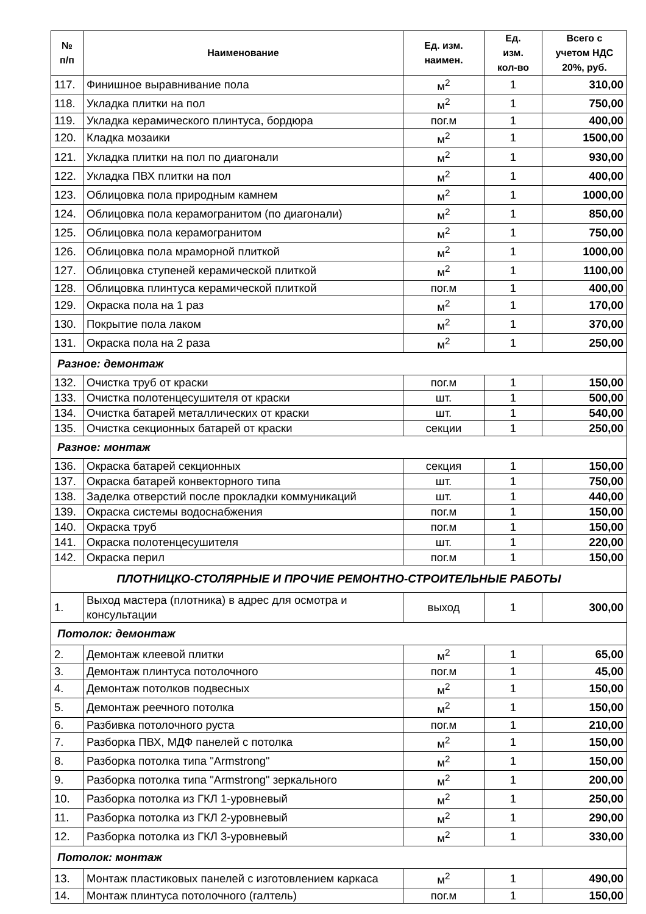| № п/п | Наименование | Ед. изм. наимен. | Ед. изм. кол-во | Всего с учетом НДС 20%, руб. |
| --- | --- | --- | --- | --- |
| 117. | Финишное выравнивание пола | м<sup>2</sup> | 1 | 310,00 |
| 118. | Укладка плитки на пол | м<sup>2</sup> | 1 | 750,00 |
| 119. | Укладка керамического плинтуса, бордюра | пог.м | 1 | 400,00 |
| 120. | Кладка мозаики | м<sup>2</sup> | 1 | 1500,00 |
| 121. | Укладка плитки на пол по диагонали | м<sup>2</sup> | 1 | 930,00 |
| 122. | Укладка ПВХ плитки на пол | м<sup>2</sup> | 1 | 400,00 |
| 123. | Облицовка пола природным камнем | м<sup>2</sup> | 1 | 1000,00 |
| 124. | Облицовка пола керамогранитом (по диагонали) | м<sup>2</sup> | 1 | 850,00 |
| 125. | Облицовка пола керамогранитом | м<sup>2</sup> | 1 | 750,00 |
| 126. | Облицовка пола мраморной плиткой | м<sup>2</sup> | 1 | 1000,00 |
| 127. | Облицовка ступеней керамической плиткой | м<sup>2</sup> | 1 | 1100,00 |
| 128. | Облицовка плинтуса керамической плиткой | пог.м | 1 | 400,00 |
| 129. | Окраска пола на 1 раз | м<sup>2</sup> | 1 | 170,00 |
| 130. | Покрытие пола лаком | м<sup>2</sup> | 1 | 370,00 |
| 131. | Окраска пола на 2 раза | м<sup>2</sup> | 1 | 250,00 |
| Разное: демонтаж | | | | |
| 132. | Очистка труб от краски | пог.м | 1 | 150,00 |
| 133. | Очистка полотенцесушителя от краски | шт. | 1 | 500,00 |
| 134. | Очистка батарей металлических от краски | шт. | 1 | 540,00 |
| 135. | Очистка секционных батарей от краски | секции | 1 | 250,00 |
| Разное: монтаж | | | | |
| 136. | Окраска батарей секционных | секция | 1 | 150,00 |
| 137. | Окраска батарей конвекторного типа | шт. | 1 | 750,00 |
| 138. | Заделка отверстий после прокладки коммуникаций | шт. | 1 | 440,00 |
| 139. | Окраска системы водоснабжения | пог.м | 1 | 150,00 |
| 140. | Окраска труб | пог.м | 1 | 150,00 |
| 141. | Окраска полотенцесушителя | шт. | 1 | 220,00 |
| 142. | Окраска перил | пог.м | 1 | 150,00 |
| ПЛОТНИЦКО-СТОЛЯРНЫЕ И ПРОЧИЕ РЕМОНТНО-СТРОИТЕЛЬНЫЕ РАБОТЫ | | | | |
| 1. | Выход мастера (плотника) в адрес для осмотра и консультации | выход | 1 | 300,00 |
| Потолок: демонтаж | | | | |
| 2. | Демонтаж клеевой плитки | м<sup>2</sup> | 1 | 65,00 |
| 3. | Демонтаж плинтуса потолочного | пог.м | 1 | 45,00 |
| 4. | Демонтаж потолков подвесных | м<sup>2</sup> | 1 | 150,00 |
| 5. | Демонтаж реечного потолка | м<sup>2</sup> | 1 | 150,00 |
| 6. | Разбивка потолочного руста | пог.м | 1 | 210,00 |
| 7. | Разборка ПВХ, МДФ панелей с потолка | м<sup>2</sup> | 1 | 150,00 |
| 8. | Разборка потолка типа "Armstrong" | м<sup>2</sup> | 1 | 150,00 |
| 9. | Разборка потолка типа "Armstrong" зеркального | м<sup>2</sup> | 1 | 200,00 |
| 10. | Разборка потолка из ГКЛ 1-уровневый | м<sup>2</sup> | 1 | 250,00 |
| 11. | Разборка потолка из ГКЛ 2-уровневый | м<sup>2</sup> | 1 | 290,00 |
| 12. | Разборка потолка из ГКЛ 3-уровневый | м<sup>2</sup> | 1 | 330,00 |
| Потолок: монтаж | | | | |
| 13. | Монтаж пластиковых панелей с изготовлением каркаса | м<sup>2</sup> | 1 | 490,00 |
| 14. | Монтаж плинтуса потолочного (галтель) | пог.м | 1 | 150,00 |